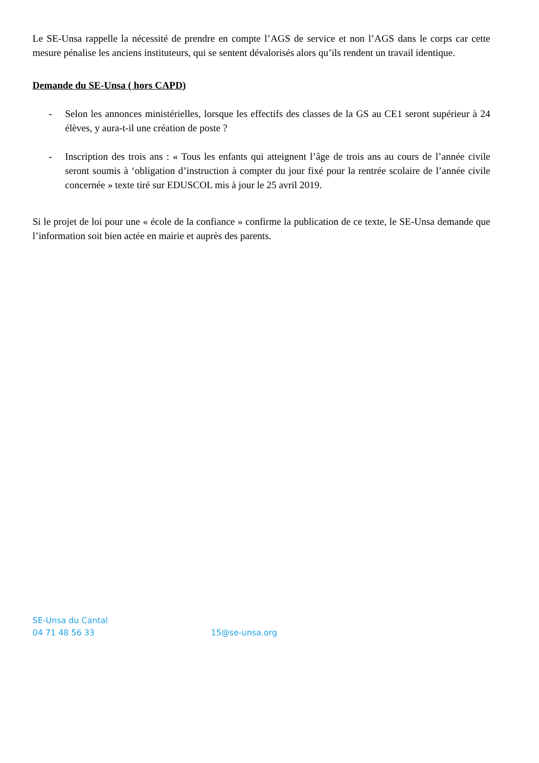Le SE-Unsa rappelle la nécessité de prendre en compte l’AGS de service et non l’AGS dans le corps car cette mesure pénalise les anciens instituteurs, qui se sentent dévalorisés alors qu’ils rendent un travail identique.
Demande du SE-Unsa ( hors CAPD)
- Selon les annonces ministérielles, lorsque les effectifs des classes de la GS au CE1 seront supérieur à 24 élèves, y aura-t-il une création de poste ?
- Inscription des trois ans : « Tous les enfants qui atteignent l’âge de trois ans au cours de l’année civile seront soumis à ‘obligation d’instruction à compter du jour fixé pour la rentrée scolaire de l’année civile concernée » texte tiré sur EDUSCOL mis à jour le 25 avril 2019.
Si le projet de loi pour une « école de la confiance » confirme la publication de ce texte, le SE-Unsa demande que l’information soit bien actée en mairie et auprès des parents.
SE-Unsa du Cantal
04 71 48 56 33 15@se-unsa.org